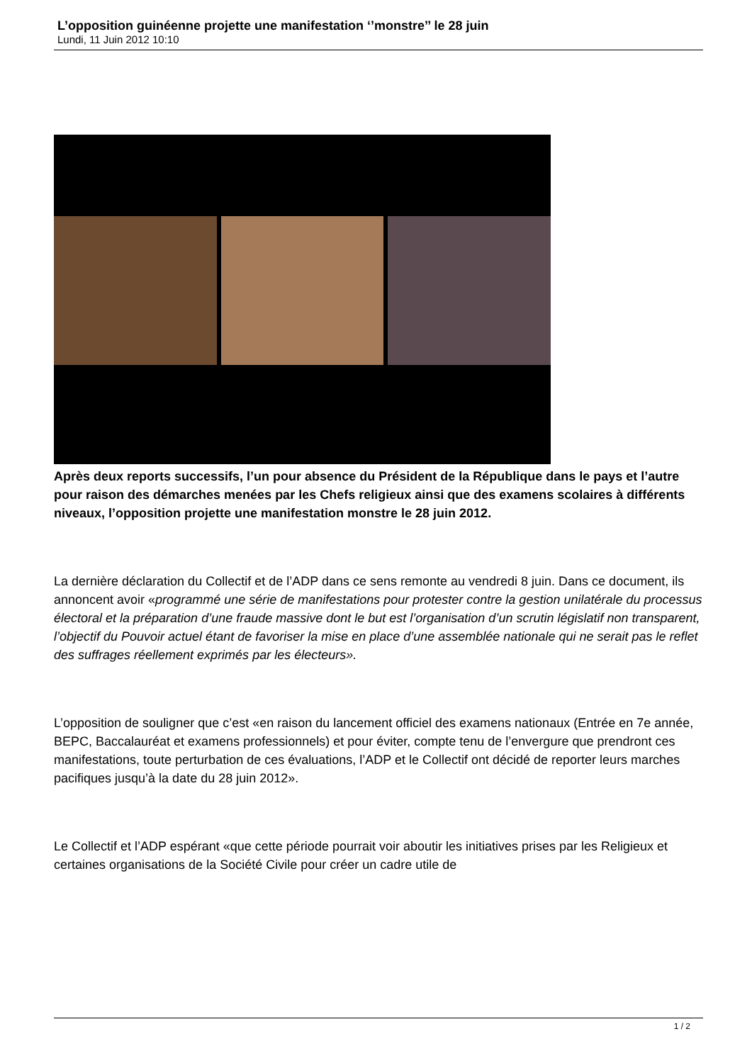L’opposition guinéenne projette une manifestation ‘’monstre’’ le 28 juin
Lundi, 11 Juin 2012 10:10
Après deux reports successifs, l’un pour absence du Président de la République dans le pays et l’autre pour raison des démarches menées par les Chefs religieux ainsi que des examens scolaires à différents niveaux, l’opposition projette une manifestation monstre le 28 juin 2012.
La dernière déclaration du Collectif et de l’ADP dans ce sens remonte au vendredi 8 juin. Dans ce document, ils annoncent avoir «programmé une série de manifestations pour protester contre la gestion unilatérale du processus électoral et la préparation d’une fraude massive dont le but est l’organisation d’un scrutin législatif non transparent, l’objectif du Pouvoir actuel étant de favoriser la mise en place d’une assemblée nationale qui ne serait pas le reflet des suffrages réellement exprimés par les électeurs».
L’opposition de souligner que c’est «en raison du lancement officiel des examens nationaux (Entrée en 7e année, BEPC, Baccalauréat et examens professionnels) et pour éviter, compte tenu de l’envergure que prendront ces manifestations, toute perturbation de ces évaluations, l’ADP et le Collectif ont décidé de reporter leurs marches pacifiques jusqu’à la date du 28 juin 2012».
Le Collectif et l’ADP espérant «que cette période pourrait voir aboutir les initiatives prises par les Religieux et certaines organisations de la Société Civile pour créer un cadre utile de
1 / 2